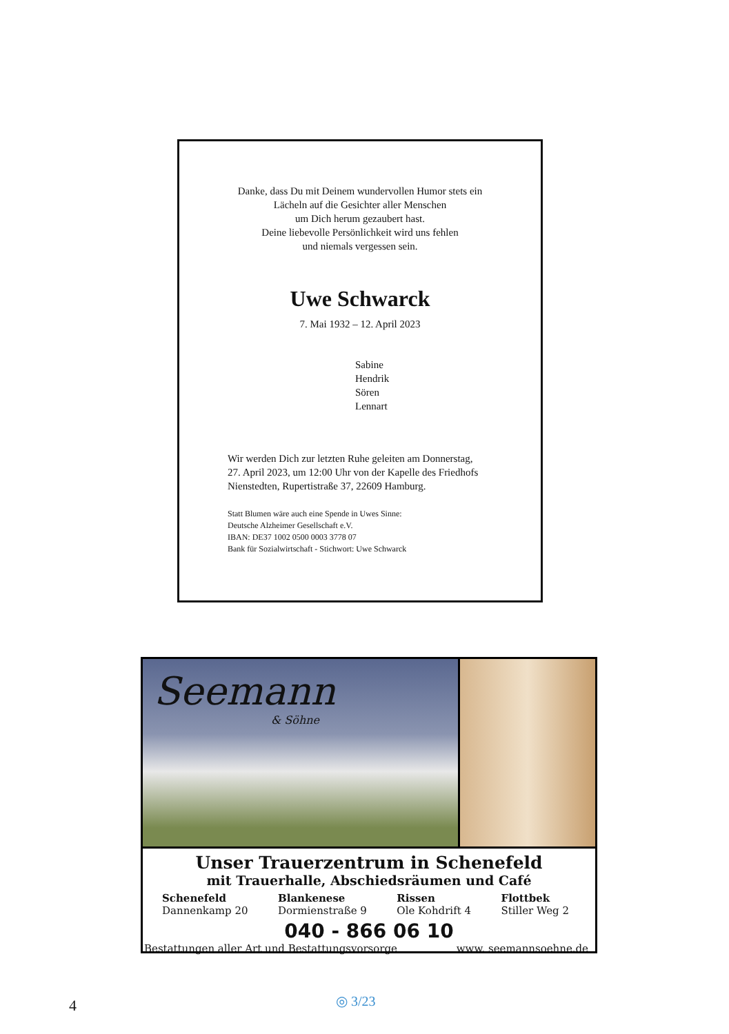Danke, dass Du mit Deinem wundervollen Humor stets ein
Lächeln auf die Gesichter aller Menschen
um Dich herum gezaubert hast.
Deine liebevolle Persönlichkeit wird uns fehlen
und niemals vergessen sein.
Uwe Schwarck
7. Mai 1932 – 12. April 2023
Sabine
Hendrik
Sören
Lennart
Wir werden Dich zur letzten Ruhe geleiten am Donnerstag,
27. April 2023, um 12:00 Uhr von der Kapelle des Friedhofs
Nienstedten, Rupertistraße 37, 22609 Hamburg.
Statt Blumen wäre auch eine Spende in Uwes Sinne:
Deutsche Alzheimer Gesellschaft e.V.
IBAN: DE37 1002 0500 0003 3778 07
Bank für Sozialwirtschaft - Stichwort: Uwe Schwarck
Seemann
& Söhne
Unser Trauerzentrum in Schenefeld
mit Trauerhalle, Abschiedsräumen und Café
Schenefeld
Dannenkamp 20
Blankenese
Dormienstraße 9
Rissen
Ole Kohdrift 4
Flottbek
Stiller Weg 2
040 - 866 06 10
Bestattungen aller Art und Bestattungsvorsorge www. seemannsoehne.de
4 ◎ 3/23